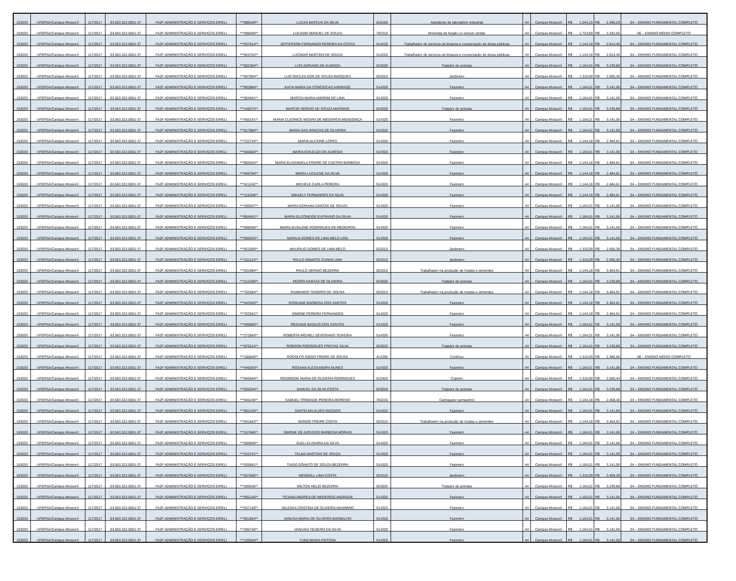| 153033 | UFERSA/Campus Mossoró | 117/2017 | 03.563.322.0001-37 | FA2F ADMINISTRAÇÃO E SERVIÇOS EIRELI | ***686549** | LUCAS MATEUS DA SILVA | 818105 | Assistente de laboratório industrial | 44 | Campus Mossoró | R$ | 1.244,15 | R$ | 2.496,29 | 04 – ENSINO FUNDAMENTAL COMPLETO |
| 153033 | UFERSA/Campus Mossoró | 117/2017 | 03.563.322.0001-37 | FA2F ADMINISTRAÇÃO E SERVIÇOS EIRELI | ***498040** | LUCIANO MANUEL DE SOUZA | 782310 | Motorista de furgão ou veículo similar | 44 | Campus Mossoró | R$ | 1.723,89 | R$ | 3.332,05 | 06 – ENSINO MÉDIO COMPLETO |
| 153033 | UFERSA/Campus Mossoró | 117/2017 | 03.563.322.0001-37 | FA2F ADMINISTRAÇÃO E SERVIÇOS EIRELI | ***037614** | JEFFERSON FERNANDO PEREIRA DA COSTA | 514225 | Trabalhador de serviços de limpeza e conservação de áreas públicas | 44 | Campus Mossoró | R$ | 1.144,18 | R$ | 2.614,46 | 04 – ENSINO FUNDAMENTAL COMPLETO |
| 153033 | UFERSA/Campus Mossoró | 117/2017 | 03.563.322.0001-37 | FA2F ADMINISTRAÇÃO E SERVIÇOS EIRELI | ***924704** | LUCIMAR MARTINS DE SOUZA | 514225 | Trabalhador de serviços de limpeza e conservação de áreas públicas | 44 | Campus Mossoró | R$ | 1.144,18 | R$ | 2.614,46 | 04 – ENSINO FUNDAMENTAL COMPLETO |
| 153033 | UFERSA/Campus Mossoró | 117/2017 | 03.563.322.0001-37 | FA2F ADMINISTRAÇÃO E SERVIÇOS EIRELI | ***902364** | LUIS ADRIANO DE ALMEIDA | 623020 | Tratador de animais | 44 | Campus Mossoró | R$ | 1.164,01 | R$ | 3.239,88 | 04 – ENSINO FUNDAMENTAL COMPLETO |
| 153033 | UFERSA/Campus Mossoró | 117/2017 | 03.563.322.0001-37 | FA2F ADMINISTRAÇÃO E SERVIÇOS EIRELI | ***947064** | LUIZ RACLEILSON DE SOUZA MARQUES | 622010 | Jardineiro | 44 | Campus Mossoró | R$ | 1.310,09 | R$ | 2.605,36 | 04 – ENSINO FUNDAMENTAL COMPLETO |
| 153033 | UFERSA/Campus Mossoró | 117/2017 | 03.563.322.0001-37 | FA2F ADMINISTRAÇÃO E SERVIÇOS EIRELI | ***883984** | KATIA MARIA DA CONCEICAO ANDRADE | 514320 | Faxineiro | 44 | Campus Mossoró | R$ | 1.164,01 | R$ | 3.141,06 | 04 – ENSINO FUNDAMENTAL COMPLETO |
| 153033 | UFERSA/Campus Mossoró | 117/2017 | 03.563.322.0001-37 | FA2F ADMINISTRAÇÃO E SERVIÇOS EIRELI | ***064941** | MARCIA MARIA AMORIM DE LIMA | 514320 | Faxineiro | 44 | Campus Mossoró | R$ | 1.164,01 | R$ | 3.141,06 | 04 – ENSINO FUNDAMENTAL COMPLETO |
| 153033 | UFERSA/Campus Mossoró | 117/2017 | 03.563.322.0001-37 | FA2F ADMINISTRAÇÃO E SERVIÇOS EIRELI | ***148374** | MARCIO SERGIO DE SOUZA MARINHO | 623020 | Tratador de animais | 44 | Campus Mossoró | R$ | 1.164,01 | R$ | 3.239,88 | 04 – ENSINO FUNDAMENTAL COMPLETO |
| 153033 | UFERSA/Campus Mossoró | 117/2017 | 03.563.322.0001-37 | FA2F ADMINISTRAÇÃO E SERVIÇOS EIRELI | ***455141** | MARIA CLEONICE MOURA DE MEDEIROS MENDONCA | 514320 | Faxineiro | 44 | Campus Mossoró | R$ | 1.164,01 | R$ | 3.141,06 | 04 – ENSINO FUNDAMENTAL COMPLETO |
| 153033 | UFERSA/Campus Mossoró | 117/2017 | 03.563.322.0001-37 | FA2F ADMINISTRAÇÃO E SERVIÇOS EIRELI | ***617884** | MARIA DAS GRACAS DE OLIVEIRA | 514320 | Faxineiro | 44 | Campus Mossoró | R$ | 1.164,01 | R$ | 3.141,06 | 04 – ENSINO FUNDAMENTAL COMPLETO |
| 153033 | UFERSA/Campus Mossoró | 117/2017 | 03.563.322.0001-37 | FA2F ADMINISTRAÇÃO E SERVIÇOS EIRELI | ***722743** | MARIA ALCIONE LOPES | 514320 | Faxineiro | 44 | Campus Mossoró | R$ | 1.144,18 | R$ | 2.484,61 | 04 – ENSINO FUNDAMENTAL COMPLETO |
| 153033 | UFERSA/Campus Mossoró | 117/2017 | 03.563.322.0001-37 | FA2F ADMINISTRAÇÃO E SERVIÇOS EIRELI | ***450004** | MARIA EDILEUZA DE ALMEIDA | 514320 | Faxineiro | 44 | Campus Mossoró | R$ | 1.164,01 | R$ | 3.141,06 | 04 – ENSINO FUNDAMENTAL COMPLETO |
| 153033 | UFERSA/Campus Mossoró | 117/2017 | 03.563.322.0001-37 | FA2F ADMINISTRAÇÃO E SERVIÇOS EIRELI | ***903644** | MARIA ELISANGELA FREIRE DE CASTRO BARBOSA | 514320 | Faxineiro | 44 | Campus Mossoró | R$ | 1.144,18 | R$ | 2.484,61 | 04 – ENSINO FUNDAMENTAL COMPLETO |
| 153033 | UFERSA/Campus Mossoró | 117/2017 | 03.563.322.0001-37 | FA2F ADMINISTRAÇÃO E SERVIÇOS EIRELI | ***946784** | MARIA LUCILENE DA SILVA | 514320 | Faxineiro | 44 | Campus Mossoró | R$ | 1.144,18 | R$ | 2.484,61 | 04 – ENSINO FUNDAMENTAL COMPLETO |
| 153033 | UFERSA/Campus Mossoró | 117/2017 | 03.563.322.0001-37 | FA2F ADMINISTRAÇÃO E SERVIÇOS EIRELI | ***421242** | MICHELE CARLA PEREIRA | 514320 | Faxineiro | 44 | Campus Mossoró | R$ | 1.144,18 | R$ | 2.484,61 | 04 – ENSINO FUNDAMENTAL COMPLETO |
| 153033 | UFERSA/Campus Mossoró | 117/2017 | 03.563.322.0001-37 | FA2F ADMINISTRAÇÃO E SERVIÇOS EIRELI | ***115348** | MIKAELY FERNANDES DA SILVA | 514320 | Faxineiro | 44 | Campus Mossoró | R$ | 1.144,18 | R$ | 2.484,61 | 04 – ENSINO FUNDAMENTAL COMPLETO |
| 153033 | UFERSA/Campus Mossoró | 117/2017 | 03.563.322.0001-37 | FA2F ADMINISTRAÇÃO E SERVIÇOS EIRELI | ***330647** | MARIA EDRIANA DANTAS DE SOUZA | 514320 | Faxineiro | 44 | Campus Mossoró | R$ | 1.164,01 | R$ | 3.141,06 | 04 – ENSINO FUNDAMENTAL COMPLETO |
| 153033 | UFERSA/Campus Mossoró | 117/2017 | 03.563.322.0001-37 | FA2F ADMINISTRAÇÃO E SERVIÇOS EIRELI | ***854941** | MARIA ELIZONEIDE EUFRASIO DA SILVA | 514320 | Faxineiro | 44 | Campus Mossoró | R$ | 1.164,01 | R$ | 3.141,06 | 04 – ENSINO FUNDAMENTAL COMPLETO |
| 153033 | UFERSA/Campus Mossoró | 117/2017 | 03.563.322.0001-37 | FA2F ADMINISTRAÇÃO E SERVIÇOS EIRELI | ***098340** | MARIA EUSILENE RODRIGUES DE MEDEIROS | 514320 | Faxineiro | 44 | Campus Mossoró | R$ | 1.164,01 | R$ | 3.141,06 | 04 – ENSINO FUNDAMENTAL COMPLETO |
| 153033 | UFERSA/Campus Mossoró | 117/2017 | 03.563.322.0001-37 | FA2F ADMINISTRAÇÃO E SERVIÇOS EIRELI | ***592643** | MARILIA GOMES DE LIMA MELO LIRA | 514320 | Faxineiro | 44 | Campus Mossoró | R$ | 1.164,01 | R$ | 3.141,06 | 04 – ENSINO FUNDAMENTAL COMPLETO |
| 153033 | UFERSA/Campus Mossoró | 117/2017 | 03.563.322.0001-37 | FA2F ADMINISTRAÇÃO E SERVIÇOS EIRELI | ***921940** | MAURILIO GOMES DE LIMA MELO | 622010 | Jardineiro | 44 | Campus Mossoró | R$ | 1.310,09 | R$ | 2.605,36 | 04 – ENSINO FUNDAMENTAL COMPLETO |
| 153033 | UFERSA/Campus Mossoró | 117/2017 | 03.563.322.0001-37 | FA2F ADMINISTRAÇÃO E SERVIÇOS EIRELI | ***101124** | PAULO DINARTE CUNHA LIMA | 622010 | Jardineiro | 44 | Campus Mossoró | R$ | 1.310,09 | R$ | 2.605,36 | 04 – ENSINO FUNDAMENTAL COMPLETO |
| 153033 | UFERSA/Campus Mossoró | 117/2017 | 03.563.322.0001-37 | FA2F ADMINISTRAÇÃO E SERVIÇOS EIRELI | ***031994** | PAULO SERGIO BEZERRA | 622015 | Trabalhador na produção de mudas e sementes | 44 | Campus Mossoró | R$ | 1.144,18 | R$ | 3.464,91 | 04 – ENSINO FUNDAMENTAL COMPLETO |
| 153033 | UFERSA/Campus Mossoró | 117/2017 | 03.563.322.0001-37 | FA2F ADMINISTRAÇÃO E SERVIÇOS EIRELI | ***212340** | PEDRO DANTAS DE OLIVEIRA | 623020 | Tratador de animais | 44 | Campus Mossoró | R$ | 1.164,01 | R$ | 3.239,88 | 04 – ENSINO FUNDAMENTAL COMPLETO |
| 153033 | UFERSA/Campus Mossoró | 117/2017 | 03.563.322.0001-37 | FA2F ADMINISTRAÇÃO E SERVIÇOS EIRELI | ***752584** | RAIMUNDO TENORIO DE SOUSA | 622015 | Trabalhador na produção de mudas e sementes | 44 | Campus Mossoró | R$ | 1.144,18 | R$ | 3.464,91 | 04 – ENSINO FUNDAMENTAL COMPLETO |
| 153033 | UFERSA/Campus Mossoró | 117/2017 | 03.563.322.0001-37 | FA2F ADMINISTRAÇÃO E SERVIÇOS EIRELI | ***442943** | ROSEANE BARBOSA DOS SANTOS | 514320 | Faxineiro | 44 | Campus Mossoró | R$ | 1.144,18 | R$ | 2.484,61 | 04 – ENSINO FUNDAMENTAL COMPLETO |
| 153033 | UFERSA/Campus Mossoró | 117/2017 | 03.563.322.0001-37 | FA2F ADMINISTRAÇÃO E SERVIÇOS EIRELI | ***762941** | SIMONE PEREIRA FERNANDES | 514320 | Faxineiro | 44 | Campus Mossoró | R$ | 1.144,18 | R$ | 2.484,61 | 04 – ENSINO FUNDAMENTAL COMPLETO |
| 153033 | UFERSA/Campus Mossoró | 117/2017 | 03.563.322.0001-37 | FA2F ADMINISTRAÇÃO E SERVIÇOS EIRELI | ***435804** | REGIANE BASILIO DOS SANTOS | 514320 | Faxineiro | 44 | Campus Mossoró | R$ | 1.164,01 | R$ | 3.141,06 | 04 – ENSINO FUNDAMENTAL COMPLETO |
| 153033 | UFERSA/Campus Mossoró | 117/2017 | 03.563.322.0001-37 | FA2F ADMINISTRAÇÃO E SERVIÇOS EIRELI | ***272843** | ROBERTA MICHELI SEVERIANO TEIXEIRA | 514320 | Faxineiro | 44 | Campus Mossoró | R$ | 1.164,01 | R$ | 3.141,06 | 04 – ENSINO FUNDAMENTAL COMPLETO |
| 153033 | UFERSA/Campus Mossoró | 117/2017 | 03.563.322.0001-37 | FA2F ADMINISTRAÇÃO E SERVIÇOS EIRELI | ***876214** | ROBSON RODRIGUES FREITAS SILVA | 623020 | Tratador de animais | 44 | Campus Mossoró | R$ | 1.164,01 | R$ | 3.239,88 | 04 – ENSINO FUNDAMENTAL COMPLETO |
| 153033 | UFERSA/Campus Mossoró | 117/2017 | 03.563.322.0001-37 | FA2F ADMINISTRAÇÃO E SERVIÇOS EIRELI | ***180840** | RODOLFO DIEGO FREIRE DE SOUSA | 412205 | Contínuo | 44 | Campus Mossoró | R$ | 1.310,09 | R$ | 2.480,06 | 06 – ENSINO MÉDIO COMPLETO |
| 153033 | UFERSA/Campus Mossoró | 117/2017 | 03.563.322.0001-37 | FA2F ADMINISTRAÇÃO E SERVIÇOS EIRELI | ***446043** | ROSANA ALESSANDRA NUNES | 514320 | Faxineiro | 44 | Campus Mossoró | R$ | 1.164,01 | R$ | 3.141,06 | 04 – ENSINO FUNDAMENTAL COMPLETO |
| 153033 | UFERSA/Campus Mossoró | 117/2017 | 03.563.322.0001-37 | FA2F ADMINISTRAÇÃO E SERVIÇOS EIRELI | ***945644** | ROSINEIDE MARIA DE OLIVEIRA RODRIGUES | 513425 | Copeiro | 44 | Campus Mossoró | R$ | 1.310,09 | R$ | 2.505,43 | 04 – ENSINO FUNDAMENTAL COMPLETO |
| 153033 | UFERSA/Campus Mossoró | 117/2017 | 03.563.322.0001-37 | FA2F ADMINISTRAÇÃO E SERVIÇOS EIRELI | ***836344** | SAMUEL DA SILVA COSTA | 623020 | Tratador de animais | 44 | Campus Mossoró | R$ | 1.164,01 | R$ | 3.239,88 | 04 – ENSINO FUNDAMENTAL COMPLETO |
| 153033 | UFERSA/Campus Mossoró | 117/2017 | 03.563.322.0001-37 | FA2F ADMINISTRAÇÃO E SERVIÇOS EIRELI | ***946246** | SAMUEL TRINDADE PEREIRA MORENO | 783210 | Carregador (armazém) | 44 | Campus Mossoró | R$ | 1.144,18 | R$ | 2.468,40 | 04 – ENSINO FUNDAMENTAL COMPLETO |
| 153033 | UFERSA/Campus Mossoró | 117/2017 | 03.563.322.0001-37 | FA2F ADMINISTRAÇÃO E SERVIÇOS EIRELI | ***001240** | SANTELMA ALVES MACEDO | 514320 | Faxineiro | 44 | Campus Mossoró | R$ | 1.164,01 | R$ | 3.141,06 | 04 – ENSINO FUNDAMENTAL COMPLETO |
| 153033 | UFERSA/Campus Mossoró | 117/2017 | 03.563.322.0001-37 | FA2F ADMINISTRAÇÃO E SERVIÇOS EIRELI | ***041843** | SERGIO FREIRE COSTA | 622015 | Trabalhador na produção de mudas e sementes | 44 | Campus Mossoró | R$ | 1.144,18 | R$ | 3.464,91 | 04 – ENSINO FUNDAMENTAL COMPLETO |
| 153033 | UFERSA/Campus Mossoró | 117/2017 | 03.563.322.0001-37 | FA2F ADMINISTRAÇÃO E SERVIÇOS EIRELI | ***157845** | SIMONE DE AZEVEDO BARBOSA MORAIS | 514320 | Faxineiro | 44 | Campus Mossoró | R$ | 1.164,01 | R$ | 3.141,06 | 04 – ENSINO FUNDAMENTAL COMPLETO |
| 153033 | UFERSA/Campus Mossoró | 117/2017 | 03.563.322.0001-37 | FA2F ADMINISTRAÇÃO E SERVIÇOS EIRELI | ***569948** | SUELI ELISIARIA DA SILVA | 514320 | Faxineiro | 44 | Campus Mossoró | R$ | 1.164,01 | R$ | 3.141,06 | 04 – ENSINO FUNDAMENTAL COMPLETO |
| 153033 | UFERSA/Campus Mossoró | 117/2017 | 03.563.322.0001-37 | FA2F ADMINISTRAÇÃO E SERVIÇOS EIRELI | ***510741** | TELMA MARTINS DE SOUZA | 514320 | Faxineiro | 44 | Campus Mossoró | R$ | 1.164,01 | R$ | 3.141,06 | 04 – ENSINO FUNDAMENTAL COMPLETO |
| 153033 | UFERSA/Campus Mossoró | 117/2017 | 03.563.322.0001-37 | FA2F ADMINISTRAÇÃO E SERVIÇOS EIRELI | ***035841** | TIAGO DONATO DE SOUZA BEZERRA | 514320 | Faxineiro | 44 | Campus Mossoró | R$ | 1.164,01 | R$ | 3.141,06 | 04 – ENSINO FUNDAMENTAL COMPLETO |
| 153033 | UFERSA/Campus Mossoró | 117/2017 | 03.563.322.0001-37 | FA2F ADMINISTRAÇÃO E SERVIÇOS EIRELI | ***557840** | WENDELL LIMA COSTA | 622010 | Jardineiro | 44 | Campus Mossoró | R$ | 1.310,09 | R$ | 3.459,38 | 04 – ENSINO FUNDAMENTAL COMPLETO |
| 153033 | UFERSA/Campus Mossoró | 117/2017 | 03.563.322.0001-37 | FA2F ADMINISTRAÇÃO E SERVIÇOS EIRELI | ***289545** | WILTON HELIO BEZERRA | 623020 | Tratador de animais | 44 | Campus Mossoró | R$ | 1.164,01 | R$ | 3.239,88 | 04 – ENSINO FUNDAMENTAL COMPLETO |
| 153033 | UFERSA/Campus Mossoró | 117/2017 | 03.563.322.0001-37 | FA2F ADMINISTRAÇÃO E SERVIÇOS EIRELI | ***955140** | TICIANA ANDREA DE MEDEIROS ANDRADE | 514320 | Faxineiro | 44 | Campus Mossoró | R$ | 1.164,01 | R$ | 3.141,06 | 04 – ENSINO FUNDAMENTAL COMPLETO |
| 153033 | UFERSA/Campus Mossoró | 117/2017 | 03.563.322.0001-37 | FA2F ADMINISTRAÇÃO E SERVIÇOS EIRELI | ***537149** | VALESKA CRISTINA DE OLIVEIRA MAXIMINO | 514320 | Faxineiro | 44 | Campus Mossoró | R$ | 1.164,01 | R$ | 3.141,06 | 04 – ENSINO FUNDAMENTAL COMPLETO |
| 153033 | UFERSA/Campus Mossoró | 117/2017 | 03.563.322.0001-37 | FA2F ADMINISTRAÇÃO E SERVIÇOS EIRELI | ***601854** | VANUSA MARIA DE OLIVEIRA BARBALHO | 514320 | Faxineiro | 44 | Campus Mossoró | R$ | 1.164,01 | R$ | 3.141,06 | 04 – ENSINO FUNDAMENTAL COMPLETO |
| 153033 | UFERSA/Campus Mossoró | 117/2017 | 03.563.322.0001-37 | FA2F ADMINISTRAÇÃO E SERVIÇOS EIRELI | ***296746** | VANUSIA TEIXEIRA DA SILVA | 514320 | Faxineiro | 44 | Campus Mossoró | R$ | 1.164,01 | R$ | 3.141,06 | 04 – ENSINO FUNDAMENTAL COMPLETO |
| 153033 | UFERSA/Campus Mossoró | 117/2017 | 03.563.322.0001-37 | FA2F ADMINISTRAÇÃO E SERVIÇOS EIRELI | ***135944** | YUNA MARIA FEITOSA | 514320 | Faxineiro | 44 | Campus Mossoró | R$ | 1.164,01 | R$ | 3.141,06 | 04 – ENSINO FUNDAMENTAL COMPLETO |